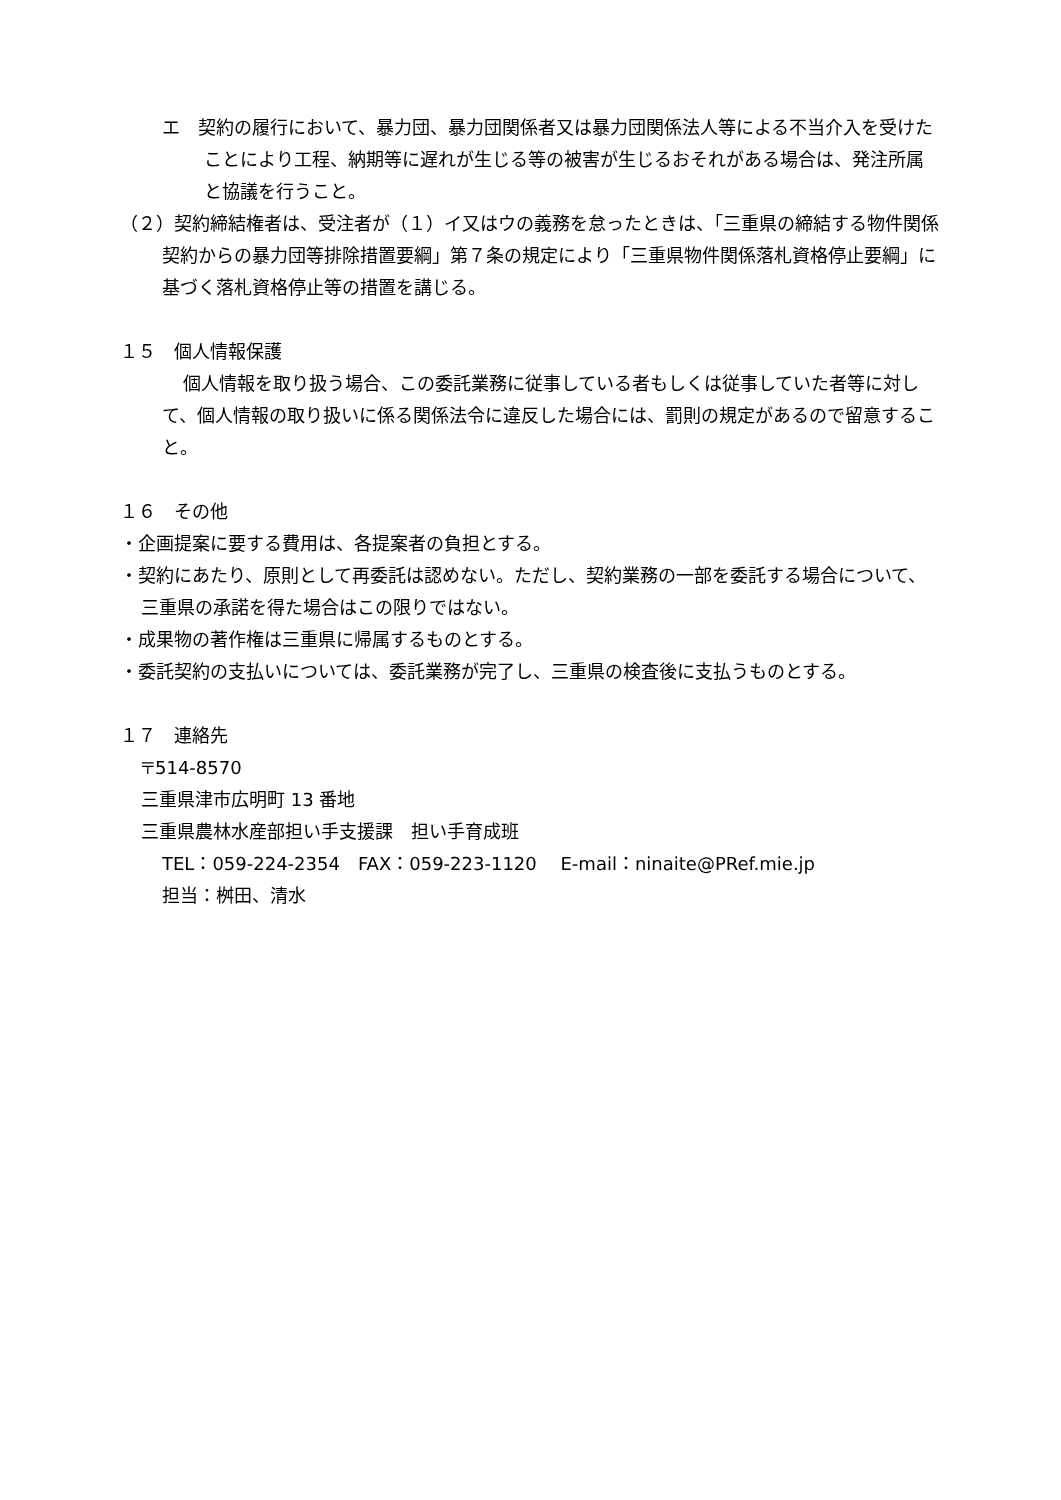エ　契約の履行において、暴力団、暴力団関係者又は暴力団関係法人等による不当介入を受けたことにより工程、納期等に遅れが生じる等の被害が生じるおそれがある場合は、発注所属と協議を行うこと。
（２）契約締結権者は、受注者が（１）イ又はウの義務を怠ったときは、「三重県の締結する物件関係契約からの暴力団等排除措置要綱」第７条の規定により「三重県物件関係落札資格停止要綱」に基づく落札資格停止等の措置を講じる。
１５　個人情報保護
個人情報を取り扱う場合、この委託業務に従事している者もしくは従事していた者等に対して、個人情報の取り扱いに係る関係法令に違反した場合には、罰則の規定があるので留意すること。
１６　その他
・企画提案に要する費用は、各提案者の負担とする。
・契約にあたり、原則として再委託は認めない。ただし、契約業務の一部を委託する場合について、三重県の承諾を得た場合はこの限りではない。
・成果物の著作権は三重県に帰属するものとする。
・委託契約の支払いについては、委託業務が完了し、三重県の検査後に支払うものとする。
１７　連絡先
〒514-8570
三重県津市広明町 13 番地
三重県農林水産部担い手支援課　担い手育成班
TEL：059-224-2354　FAX：059-223-1120　 E-mail：ninaite@PRef.mie.jp
担当：桝田、清水